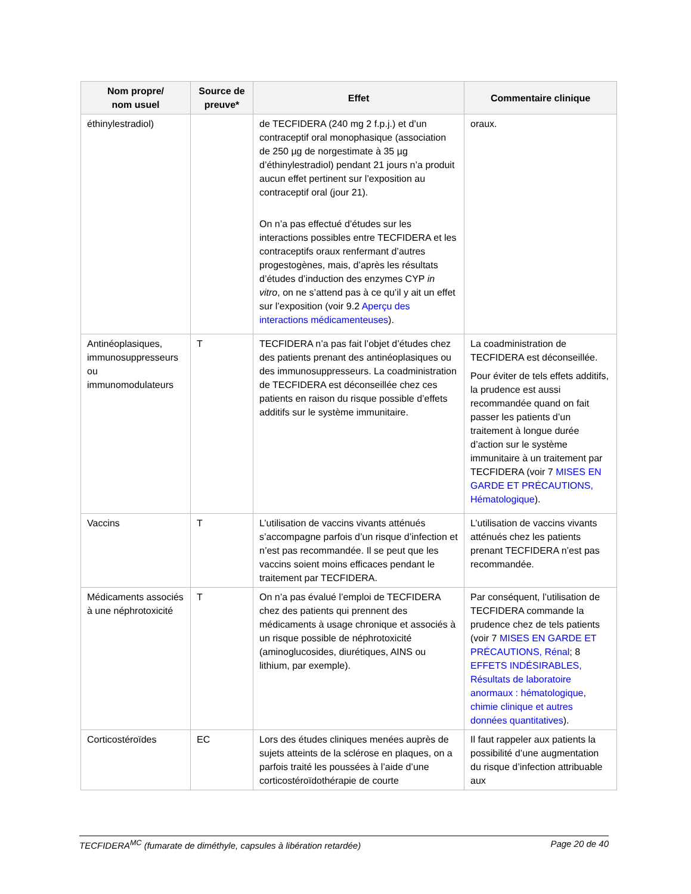| Nom propre/ nom usuel | Source de preuve* | Effet | Commentaire clinique |
| --- | --- | --- | --- |
| éthinylestradiol) | | de TECFIDERA (240 mg 2 f.p.j.) et d’un contraceptif oral monophasique (association de 250 µg de norgestimate à 35 µg d’éthinylestradiol) pendant 21 jours n’a produit aucun effet pertinent sur l’exposition au contraceptif oral (jour 21). On n’a pas effectué d’études sur les interactions possibles entre TECFIDERA et les contraceptifs oraux renfermant d’autres progestogènes, mais, d’après les résultats d’études d’induction des enzymes CYP in vitro , on ne s’attend pas à ce qu’il y ait un effet sur l’exposition (voir 9.2 Aperçu des interactions médicamenteuses ). | oraux. |
| Antinéoplasiques, immunosuppresseurs ou immunomodulateurs | T | TECFIDERA n’a pas fait l’objet d’études chez des patients prenant des antinéoplasiques ou des immunosuppresseurs. La coadministration de TECFIDERA est déconseillée chez ces patients en raison du risque possible d’effets additifs sur le système immunitaire. | La coadministration de TECFIDERA est déconseillée. Pour éviter de tels effets additifs, la prudence est aussi recommandée quand on fait passer les patients d’un traitement à longue durée d’action sur le système immunitaire à un traitement par TECFIDERA (voir 7 MISES EN GARDE ET PRÉCAUTIONS, Hématologique ). |
| Vaccins | T | L’utilisation de vaccins vivants atténués s’accompagne parfois d’un risque d’infection et n’est pas recommandée. Il se peut que les vaccins soient moins efficaces pendant le traitement par TECFIDERA. | L’utilisation de vaccins vivants atténués chez les patients prenant TECFIDERA n’est pas recommandée. |
| Médicaments associés à une néphrotoxicité | T | On n’a pas évalué l’emploi de TECFIDERA chez des patients qui prennent des médicaments à usage chronique et associés à un risque possible de néphrotoxicité (aminoglucosides, diurétiques, AINS ou lithium, par exemple). | Par conséquent, l’utilisation de TECFIDERA commande la prudence chez de tels patients (voir 7 MISES EN GARDE ET PRÉCAUTIONS, Rénal ; 8 EFFETS INDÉSIRABLES, Résultats de laboratoire anormaux : hématologique, chimie clinique et autres données quantitatives ). |
| Corticostéroïdes | EC | Lors des études cliniques menées auprès de sujets atteints de la sclérose en plaques, on a parfois traité les poussées à l’aide d’une corticostéroïdothérapie de courte | Il faut rappeler aux patients la possibilité d’une augmentation du risque d’infection attribuable aux |
TECFIDERA<sup>MC</sup> (fumarate de diméthyle, capsules à libération retardée) Page 20 de 40